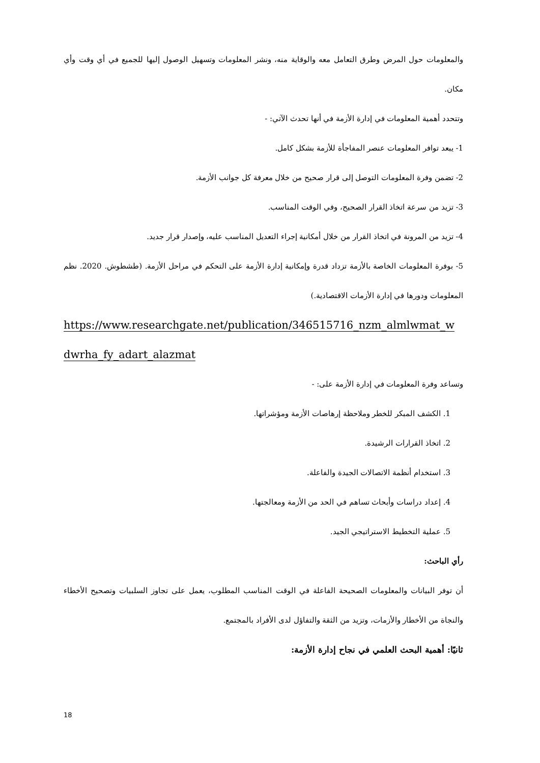والمعلومات حول المرض وطرق التعامل معه والوقاية منه، ونشر المعلومات وتسهيل الوصول إليها للجميع في أي وقت وأي مكان.
وتتحدد أهمية المعلومات في إدارة الأزمة في أنها تحدث الآتي: -
1- يبعد توافر المعلومات عنصر المفاجأة للأزمة بشكل كامل.
2- تضمن وفرة المعلومات التوصل إلى قرار صحيح من خلال معرفة كل جوانب الأزمة.
3- تزيد من سرعة اتخاذ القرار الصحيح، وفي الوقت المناسب.
4- تزيد من المرونة في اتخاذ القرار من خلال أمكانية إجراء التعديل المناسب عليه، وإصدار قرار جديد.
5- بوفرة المعلومات الخاصة بالأزمة تزداد قدرة وإمكانية إدارة الأزمة على التحكم في مراحل الأزمة. (طشطوش. 2020. نظم المعلومات ودورها في إدارة الأزمات الاقتصادية.)
https://www.researchgate.net/publication/346515716_nzm_almlwmat_w dwrha_fy_adart_alazmat
وتساعد وفرة المعلومات في إدارة الأزمة على: -
1. الكشف المبكر للخطر وملاحظة إرهاصات الأزمة ومؤشراتها.
2. اتخاذ القرارات الرشيدة.
3. استخدام أنظمة الاتصالات الجيدة والفاعلة.
4. إعداد دراسات وأبحاث تساهم في الحد من الأزمة ومعالجتها.
5. عملية التخطيط الاستراتيجي الجيد.
رأي الباحث:
أن توفر البيانات والمعلومات الصحيحة الفاعلة في الوقت المناسب المطلوب، يعمل على تجاوز السلبيات وتصحيح الأخطاء والنجاة من الأخطار والأزمات، وتزيد من الثقة والتفاؤل لدى الأفراد بالمجتمع.
ثانيًا: أهمية البحث العلمي في نجاح إدارة الأزمة:
18